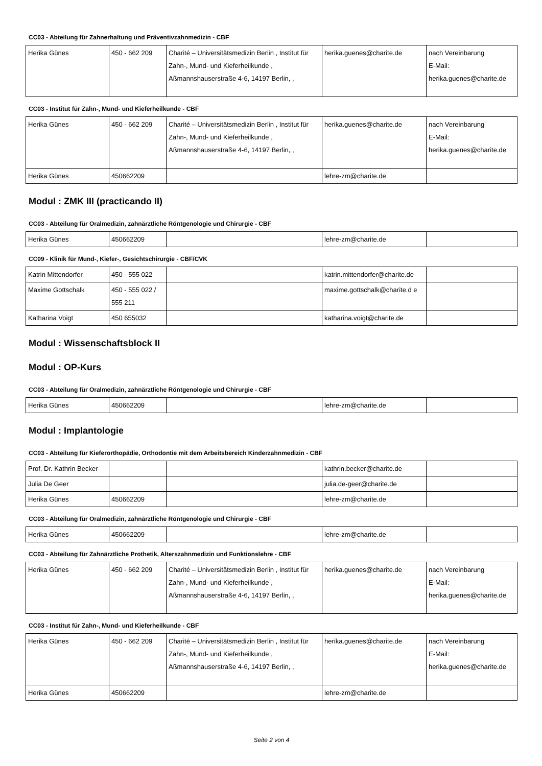CC03 - Abteilung für Zahnerhaltung und Präventivzahnmedizin - CBF
| Herika Günes | 450 - 662 209 | Charité – Universitätsmedizin Berlin , Institut für Zahn-, Mund- und Kieferheilkunde , Aßmannshauserstraße 4-6, 14197 Berlin, , | herika.guenes@charite.de | nach Vereinbarung E-Mail: herika.guenes@charite.de |
CC03 - Institut für Zahn-, Mund- und Kieferheilkunde - CBF
| Herika Günes | 450 - 662 209 | Charité – Universitätsmedizin Berlin , Institut für Zahn-, Mund- und Kieferheilkunde , Aßmannshauserstraße 4-6, 14197 Berlin, , | herika.guenes@charite.de | nach Vereinbarung E-Mail: herika.guenes@charite.de |
| Herika Günes | 450662209 | | lehre-zm@charite.de | |
Modul : ZMK III (practicando II)
CC03 - Abteilung für Oralmedizin, zahnärztliche Röntgenologie und Chirurgie - CBF
| Herika Günes | 450662209 | | lehre-zm@charite.de | |
CC09 - Klinik für Mund-, Kiefer-, Gesichtschirurgie - CBF/CVK
| Katrin Mittendorfer | 450 - 555 022 | | katrin.mittendorfer@charite.de | |
| Maxime Gottschalk | 450 - 555 022 / 555 211 | | maxime.gottschalk@charite.d e | |
| Katharina Voigt | 450 655032 | | katharina.voigt@charite.de | |
Modul : Wissenschaftsblock II
Modul : OP-Kurs
CC03 - Abteilung für Oralmedizin, zahnärztliche Röntgenologie und Chirurgie - CBF
| Herika Günes | 450662209 | | lehre-zm@charite.de | |
Modul : Implantologie
CC03 - Abteilung für Kieferorthopädie, Orthodontie mit dem Arbeitsbereich Kinderzahnmedizin - CBF
| Prof. Dr. Kathrin Becker | | | kathrin.becker@charite.de | |
| Julia De Geer | | | julia.de-geer@charite.de | |
| Herika Günes | 450662209 | | lehre-zm@charite.de | |
CC03 - Abteilung für Oralmedizin, zahnärztliche Röntgenologie und Chirurgie - CBF
| Herika Günes | 450662209 | | lehre-zm@charite.de | |
CC03 - Abteilung für Zahnärztliche Prothetik, Alterszahnmedizin und Funktionslehre - CBF
| Herika Günes | 450 - 662 209 | Charité – Universitätsmedizin Berlin , Institut für Zahn-, Mund- und Kieferheilkunde , Aßmannshauserstraße 4-6, 14197 Berlin, , | herika.guenes@charite.de | nach Vereinbarung E-Mail: herika.guenes@charite.de |
CC03 - Institut für Zahn-, Mund- und Kieferheilkunde - CBF
| Herika Günes | 450 - 662 209 | Charité – Universitätsmedizin Berlin , Institut für Zahn-, Mund- und Kieferheilkunde , Aßmannshauserstraße 4-6, 14197 Berlin, , | herika.guenes@charite.de | nach Vereinbarung E-Mail: herika.guenes@charite.de |
| Herika Günes | 450662209 | | lehre-zm@charite.de | |
Seite 2 von 4